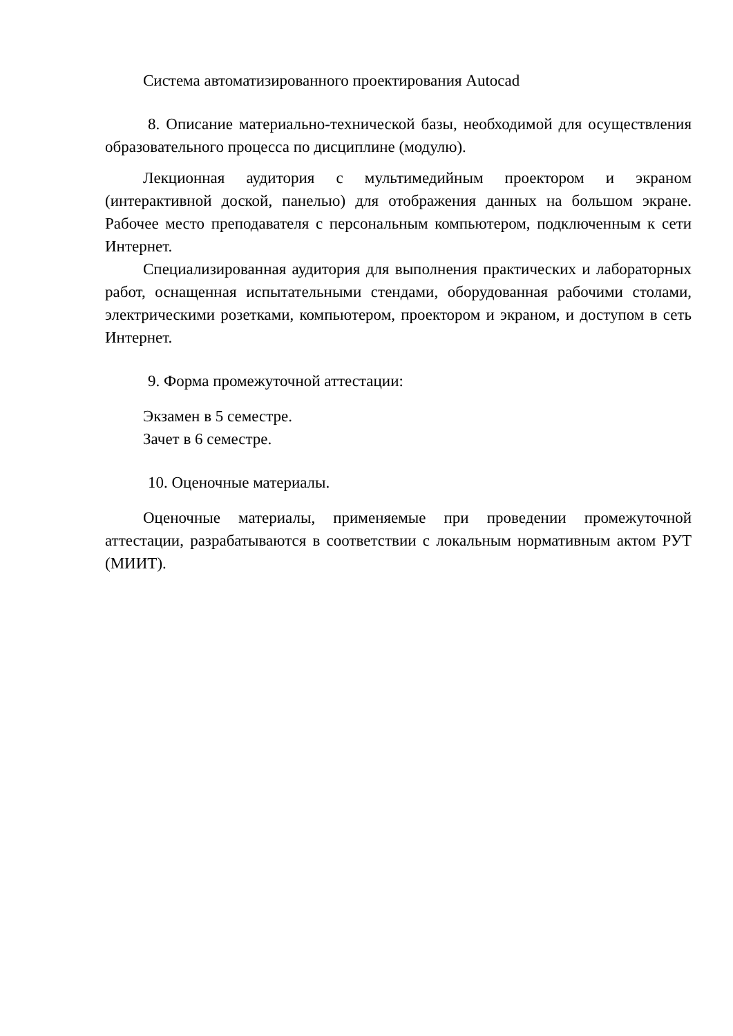Система автоматизированного проектирования Autocad
8. Описание материально-технической базы, необходимой для осуществления образовательного процесса по дисциплине (модулю).
Лекционная аудитория с мультимедийным проектором и экраном (интерактивной доской, панелью) для отображения данных на большом экране. Рабочее место преподавателя с персональным компьютером, подключенным к сети Интернет.
Специализированная аудитория для выполнения практических и лабораторных работ, оснащенная испытательными стендами, оборудованная рабочими столами, электрическими розетками, компьютером, проектором и экраном, и доступом в сеть Интернет.
9. Форма промежуточной аттестации:
Экзамен в 5 семестре.
Зачет в 6 семестре.
10. Оценочные материалы.
Оценочные материалы, применяемые при проведении промежуточной аттестации, разрабатываются в соответствии с локальным нормативным актом РУТ (МИИТ).